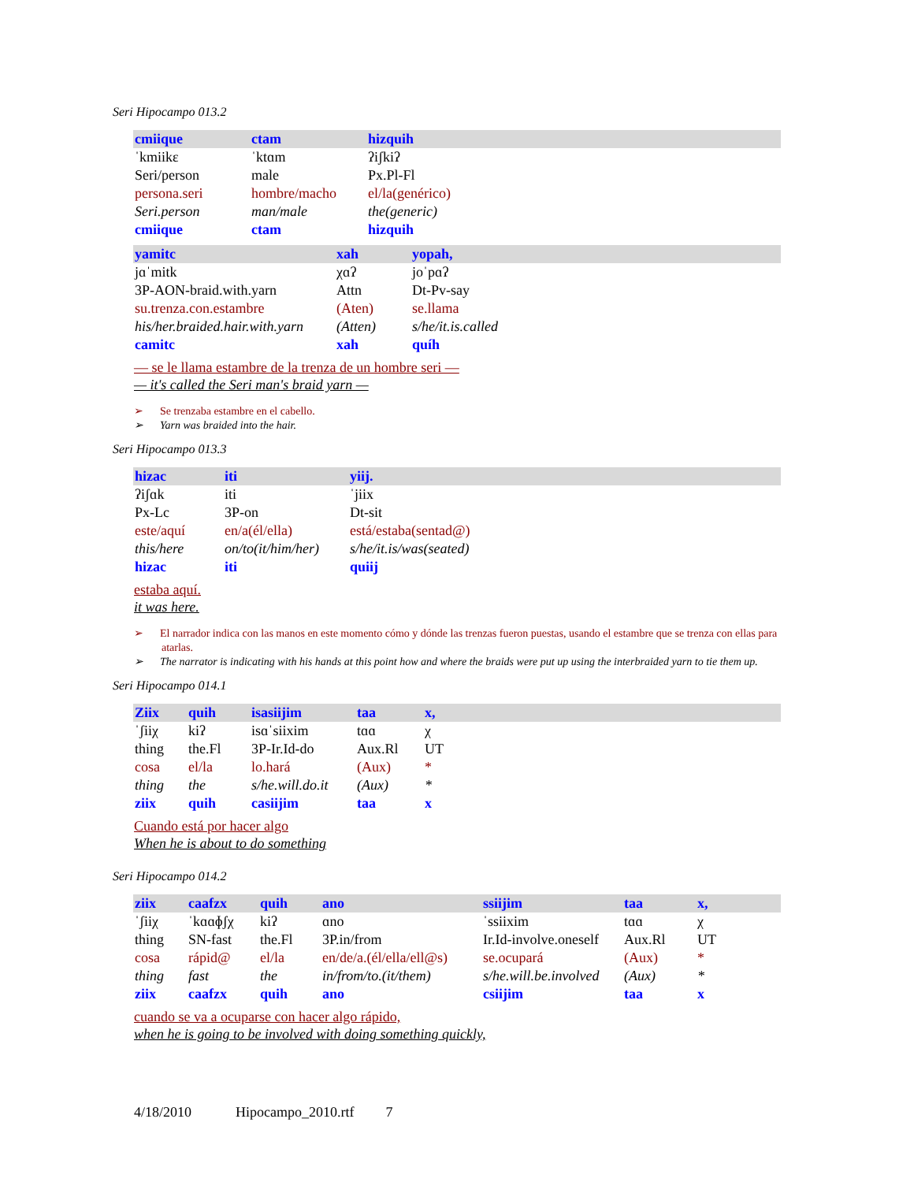Seri Hipocampo 013.2
| cmiique | ctam | hizquih |
| ˈkmiikɛ | ˈktɑm | ʔiʃkiʔ |
| Seri/person | male | Px.Pl-Fl |
| persona.seri | hombre/macho | el/la(genérico) |
| Seri.person | man/male | the(generic) |
| cmiique | ctam | hizquih |
| yamitc | xah | yopah, |
| jɑˈmitk | χɑʔ | joˈpɑʔ |
| 3P-AON-braid.with.yarn | Attn | Dt-Pv-say |
| su.trenza.con.estambre | (Aten) | se.llama |
| his/her.braided.hair.with.yarn | (Atten) | s/he/it.is.called |
| camitc | xah | quíh |
— se le llama estambre de la trenza de un hombre seri —
— it's called the Seri man's braid yarn —
➢ Se trenzaba estambre en el cabello.
➢ Yarn was braided into the hair.
Seri Hipocampo 013.3
| hizac | iti | yiij. |
| ʔiʃɑk | iti | ˈjiix |
| Px-Lc | 3P-on | Dt-sit |
| este/aquí | en/a(él/ella) | está/estaba(sentad@) |
| this/here | on/to(it/him/her) | s/he/it.is/was(seated) |
| hizac | iti | quiij |
estaba aquí.
it was here.
➢ El narrador indica con las manos en este momento cómo y dónde las trenzas fueron puestas, usando el estambre que se trenza con ellas para atarlas.
➢ The narrator is indicating with his hands at this point how and where the braids were put up using the interbraided yarn to tie them up.
Seri Hipocampo 014.1
| Ziix | quih | isasiijim | taa | x, |
| ˈʃiiχ | kiʔ | isɑˈsiixim | tɑɑ | χ |
| thing | the.Fl | 3P-Ir.Id-do | Aux.Rl | UT |
| cosa | el/la | lo.hará | (Aux) | * |
| thing | the | s/he.will.do.it | (Aux) | * |
| ziix | quih | casiijim | taa | x |
Cuando está por hacer algo
When he is about to do something
Seri Hipocampo 014.2
| ziix | caafzx | quih | ano | ssiijim | taa | x, |
| ˈʃiiχ | ˈkɑɑɸʃχ | kiʔ | ɑno | ˈssiixim | tɑɑ | χ |
| thing | SN-fast | the.Fl | 3P.in/from | Ir.Id-involve.oneself | Aux.Rl | UT |
| cosa | rápid@ | el/la | en/de/a.(él/ella/ell@s) | se.ocupará | (Aux) | * |
| thing | fast | the | in/from/to.(it/them) | s/he.will.be.involved | (Aux) | * |
| ziix | caafzx | quih | ano | csiijim | taa | x |
cuando se va a ocuparse con hacer algo rápido,
when he is going to be involved with doing something quickly,
4/18/2010 Hipocampo_2010.rtf 7